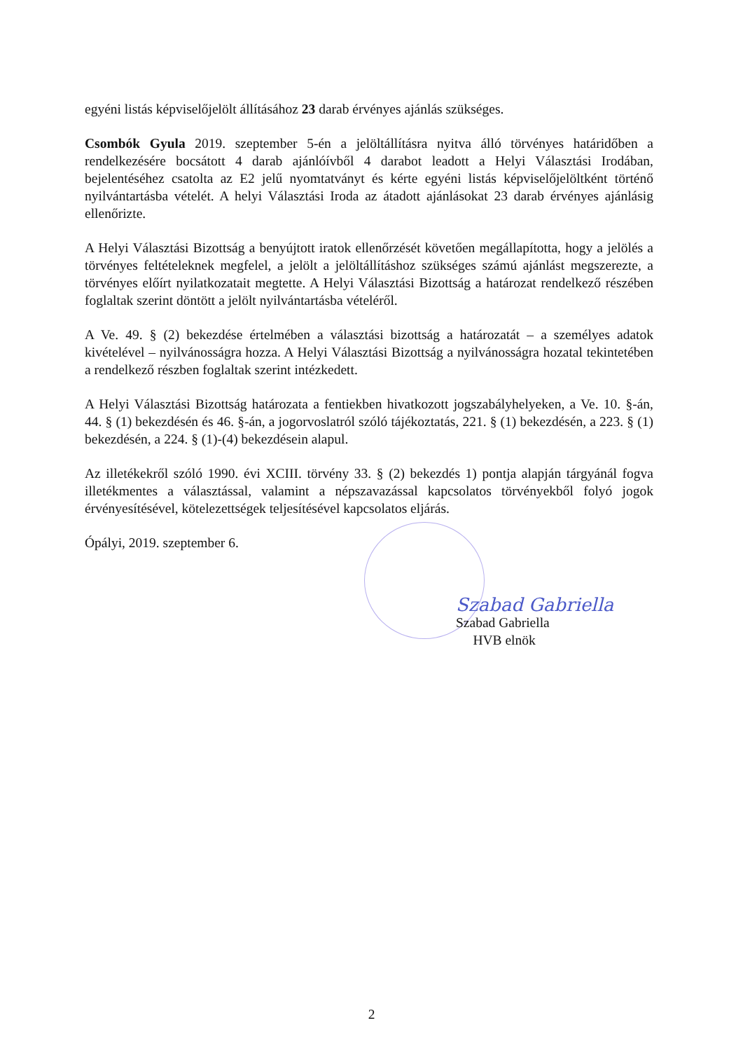egyéni listás képviselőjelölt állításához 23 darab érvényes ajánlás szükséges.
Csombók Gyula 2019. szeptember 5-én a jelöltállításra nyitva álló törvényes határidőben a rendelkezésére bocsátott 4 darab ajánlóívből 4 darabot leadott a Helyi Választási Irodában, bejelentéséhez csatolta az E2 jelű nyomtatványt és kérte egyéni listás képviselőjelöltként történő nyilvántartásba vételét. A helyi Választási Iroda az átadott ajánlásokat 23 darab érvényes ajánlásig ellenőrizte.
A Helyi Választási Bizottság a benyújtott iratok ellenőrzését követően megállapította, hogy a jelölés a törvényes feltételeknek megfelel, a jelölt a jelöltállításhoz szükséges számú ajánlást megszerezte, a törvényes előírt nyilatkozatait megtette. A Helyi Választási Bizottság a határozat rendelkező részében foglaltak szerint döntött a jelölt nyilvántartásba vételéről.
A Ve. 49. § (2) bekezdése értelmében a választási bizottság a határozatát – a személyes adatok kivételével – nyilvánosságra hozza. A Helyi Választási Bizottság a nyilvánosságra hozatal tekintetében a rendelkező részben foglaltak szerint intézkedett.
A Helyi Választási Bizottság határozata a fentiekben hivatkozott jogszabályhelyeken, a Ve. 10. §-án, 44. § (1) bekezdésén és 46. §-án, a jogorvoslatról szóló tájékoztatás, 221. § (1) bekezdésén, a 223. § (1) bekezdésén, a 224. § (1)-(4) bekezdésein alapul.
Az illetékekről szóló 1990. évi XCIII. törvény 33. § (2) bekezdés 1) pontja alapján tárgyánál fogva illetékmentes a választással, valamint a népszavazással kapcsolatos törvényekből folyó jogok érvényesítésével, kötelezettségek teljesítésével kapcsolatos eljárás.
Ópályi, 2019. szeptember 6.
Szabad Gabriella
Szabad Gabriella
HVB elnök
2